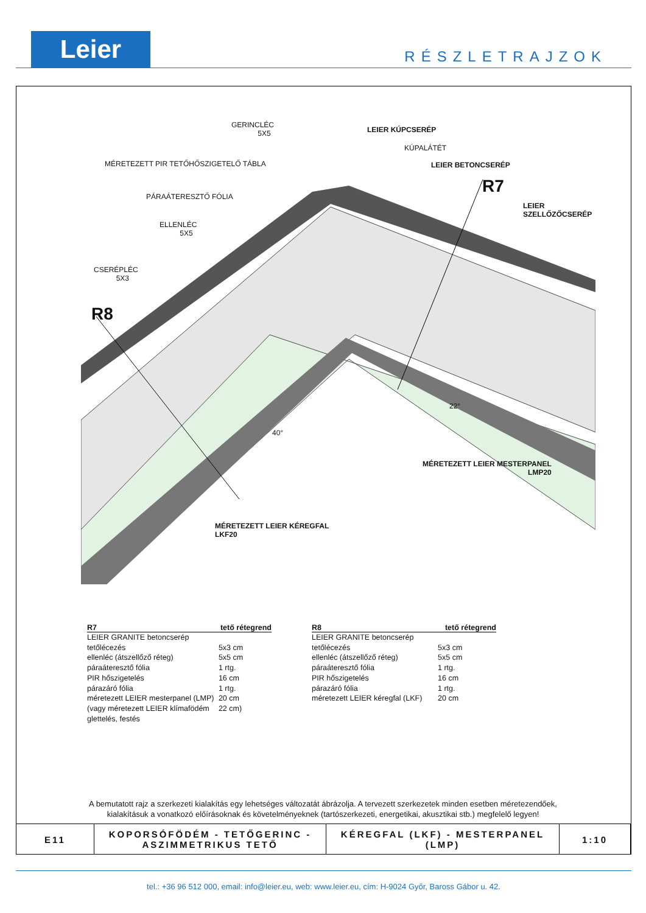Leier RÉSZLETRAJZOK
GERINCLÉC
5X5
LEIER KÚPCSERÉP
KÚPALÁTÉT
MÉRETEZETT PIR TETŐHŐSZIGETELŐ TÁBLA
LEIER BETONCSERÉP
PÁRAÁTERESZTŐ FÓLIA
LEIER
SZELLŐZŐCSERÉP
ELLENLÉC
5X5
R7
CSERÉPLÉC
5X3
R8
22°
40°
MÉRETEZETT LEIER MESTERPANEL
LMP20
MÉRETEZETT LEIER KÉREGFAL
LKF20
| R7 | tető rétegrend |
| --- | --- |
| LEIER GRANITE betoncserép | |
| tetőlécezés | 5x3 cm |
| ellenléc (átszellőző réteg) | 5x5 cm |
| páraáteresztő fólia | 1 rtg. |
| PIR hőszigetelés | 16 cm |
| párazáró fólia | 1 rtg. |
| méretezett LEIER mesterpanel (LMP) | 20 cm |
| (vagy méretezett LEIER klímafödém | 22 cm) |
| glettelés, festés | |
| R8 | tető rétegrend |
| --- | --- |
| LEIER GRANITE betoncserép | |
| tetőlécezés | 5x3 cm |
| ellenléc (átszellőző réteg) | 5x5 cm |
| páraáteresztő fólia | 1 rtg. |
| PIR hőszigetelés | 16 cm |
| párazáró fólia | 1 rtg. |
| méretezett LEIER kéregfal (LKF) | 20 cm |
A bemutatott rajz a szerkezeti kialakítás egy lehetséges változatát ábrázolja. A tervezett szerkezetek minden esetben méretezendőek,
kialakításuk a vonatkozó előírásoknak és követelményeknek (tartószerkezeti, energetikai, akusztikai stb.) megfelelő legyen!
| E11 | KOPORSÓFÖDÉM - TETŐGERINC - ASZIMMETRIKUS TETŐ | KÉREGFAL (LKF) - MESTERPANEL (LMP) | 1:10 |
tel.: +36 96 512 000, email: info@leier.eu, web: www.leier.eu, cím: H-9024 Győr, Baross Gábor u. 42.